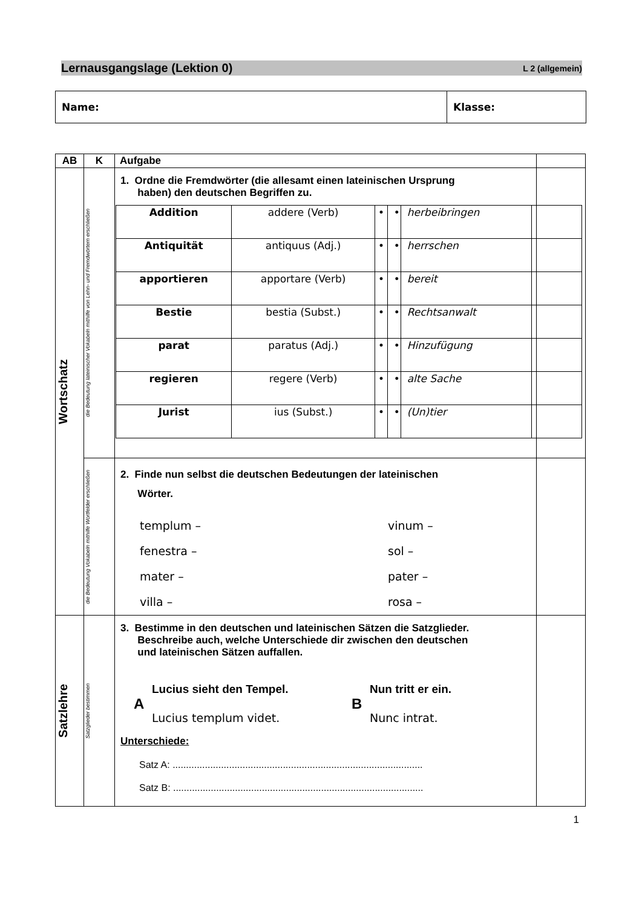Lernausgangslage (Lektion 0) L 2 (allgemein)
Name: Klasse:
| AB | K | Aufgabe | |
| --- | --- | --- | --- |
| Wortschatz | die Bedeutung lateinischer Vokabeln mithilfe von Lehn- und Fremdwörtern erschließen | 1. Ordne die Fremdwörter (die allesamt einen lateinischen Ursprung haben) den deutschen Begriffen zu. / Addition / addere (Verb) / • / • / herbeibringen / / / Antiquität / antiquus (Adj.) / • / • / herrschen / / / apportieren / apportare (Verb) / • / • / bereit / / / Bestie / bestia (Subst.) / • / • / Rechtsanwalt / / / parat / paratus (Adj.) / • / • / Hinzufügung / / / regieren / regere (Verb) / • / • / alte Sache / / / Jurist / ius (Subst.) / • / • / (Un)tier / / | |
| | die Bedeutung Vokabeln mithilfe Wortfelder erschließen | 2. Finde nun selbst die deutschen Bedeutungen der lateinischen Wörter. templum – vinum – fenestra – sol – mater – pater – villa – rosa – | |
| Satzlehre | Satzglieder bestimmen | 3. Bestimme in den deutschen und lateinischen Sätzen die Satzglieder. Beschreibe auch, welche Unterschiede dir zwischen den deutschen und lateinischen Sätzen auffallen. A Lucius sieht den Tempel. Lucius templum videt. B Nun tritt er ein. Nunc intrat. Unterschiede: Satz A: ............................................................................................. Satz B: ............................................................................................. | |
1